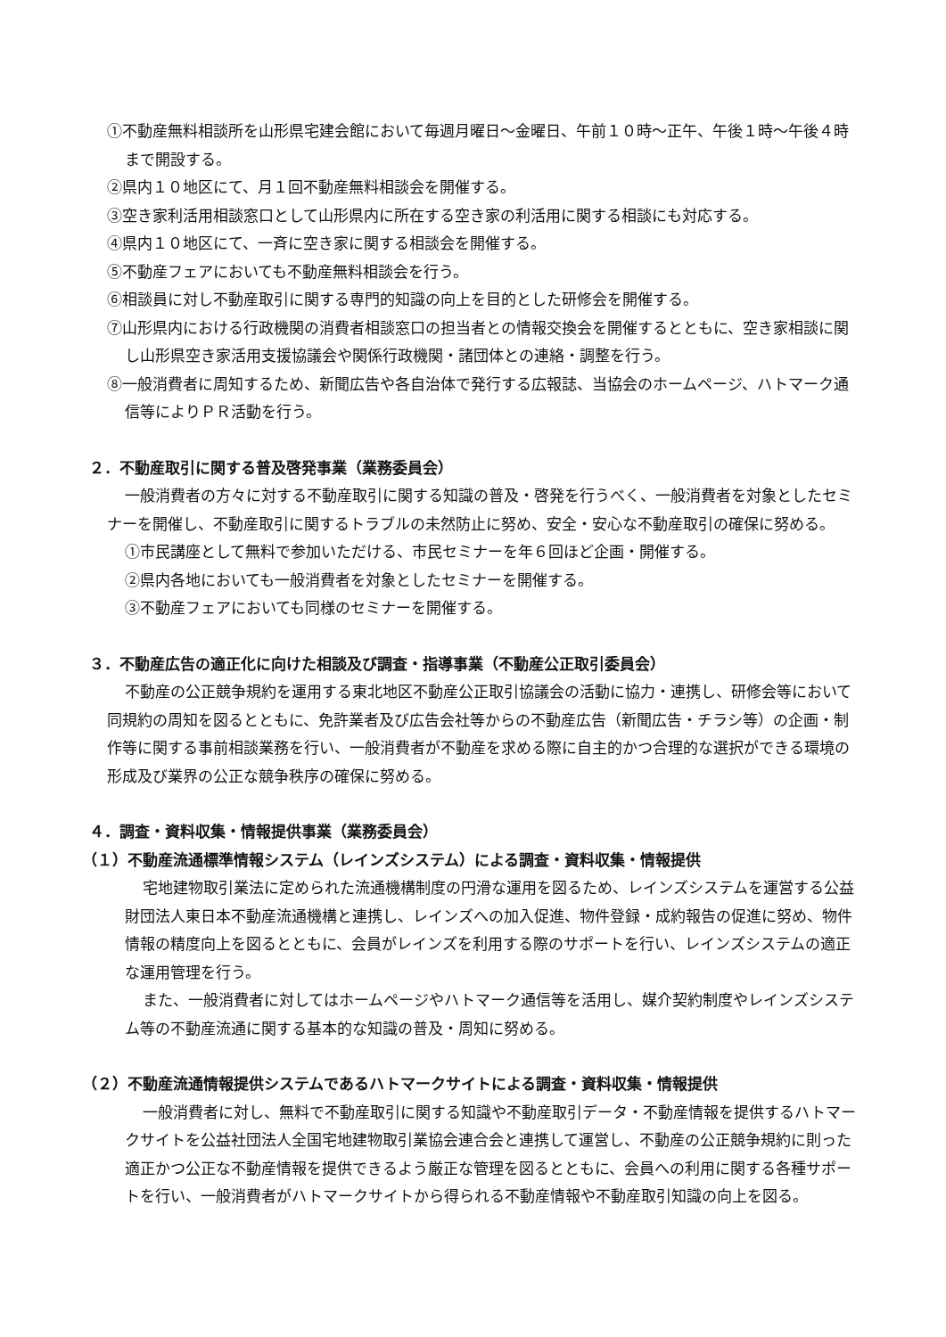①不動産無料相談所を山形県宅建会館において毎週月曜日～金曜日、午前１０時～正午、午後１時～午後４時まで開設する。
②県内１０地区にて、月１回不動産無料相談会を開催する。
③空き家利活用相談窓口として山形県内に所在する空き家の利活用に関する相談にも対応する。
④県内１０地区にて、一斉に空き家に関する相談会を開催する。
⑤不動産フェアにおいても不動産無料相談会を行う。
⑥相談員に対し不動産取引に関する専門的知識の向上を目的とした研修会を開催する。
⑦山形県内における行政機関の消費者相談窓口の担当者との情報交換会を開催するとともに、空き家相談に関し山形県空き家活用支援協議会や関係行政機関・諸団体との連絡・調整を行う。
⑧一般消費者に周知するため、新聞広告や各自治体で発行する広報誌、当協会のホームページ、ハトマーク通信等によりＰＲ活動を行う。
２．不動産取引に関する普及啓発事業（業務委員会）
一般消費者の方々に対する不動産取引に関する知識の普及・啓発を行うべく、一般消費者を対象としたセミナーを開催し、不動産取引に関するトラブルの未然防止に努め、安全・安心な不動産取引の確保に努める。
①市民講座として無料で参加いただける、市民セミナーを年６回ほど企画・開催する。
②県内各地においても一般消費者を対象としたセミナーを開催する。
③不動産フェアにおいても同様のセミナーを開催する。
３．不動産広告の適正化に向けた相談及び調査・指導事業（不動産公正取引委員会）
不動産の公正競争規約を運用する東北地区不動産公正取引協議会の活動に協力・連携し、研修会等において同規約の周知を図るとともに、免許業者及び広告会社等からの不動産広告（新聞広告・チラシ等）の企画・制作等に関する事前相談業務を行い、一般消費者が不動産を求める際に自主的かつ合理的な選択ができる環境の形成及び業界の公正な競争秩序の確保に努める。
４．調査・資料収集・情報提供事業（業務委員会）
（１）不動産流通標準情報システム（レインズシステム）による調査・資料収集・情報提供
宅地建物取引業法に定められた流通機構制度の円滑な運用を図るため、レインズシステムを運営する公益財団法人東日本不動産流通機構と連携し、レインズへの加入促進、物件登録・成約報告の促進に努め、物件情報の精度向上を図るとともに、会員がレインズを利用する際のサポートを行い、レインズシステムの適正な運用管理を行う。
また、一般消費者に対してはホームページやハトマーク通信等を活用し、媒介契約制度やレインズシステム等の不動産流通に関する基本的な知識の普及・周知に努める。
（２）不動産流通情報提供システムであるハトマークサイトによる調査・資料収集・情報提供
一般消費者に対し、無料で不動産取引に関する知識や不動産取引データ・不動産情報を提供するハトマークサイトを公益社団法人全国宅地建物取引業協会連合会と連携して運営し、不動産の公正競争規約に則った適正かつ公正な不動産情報を提供できるよう厳正な管理を図るとともに、会員への利用に関する各種サポートを行い、一般消費者がハトマークサイトから得られる不動産情報や不動産取引知識の向上を図る。